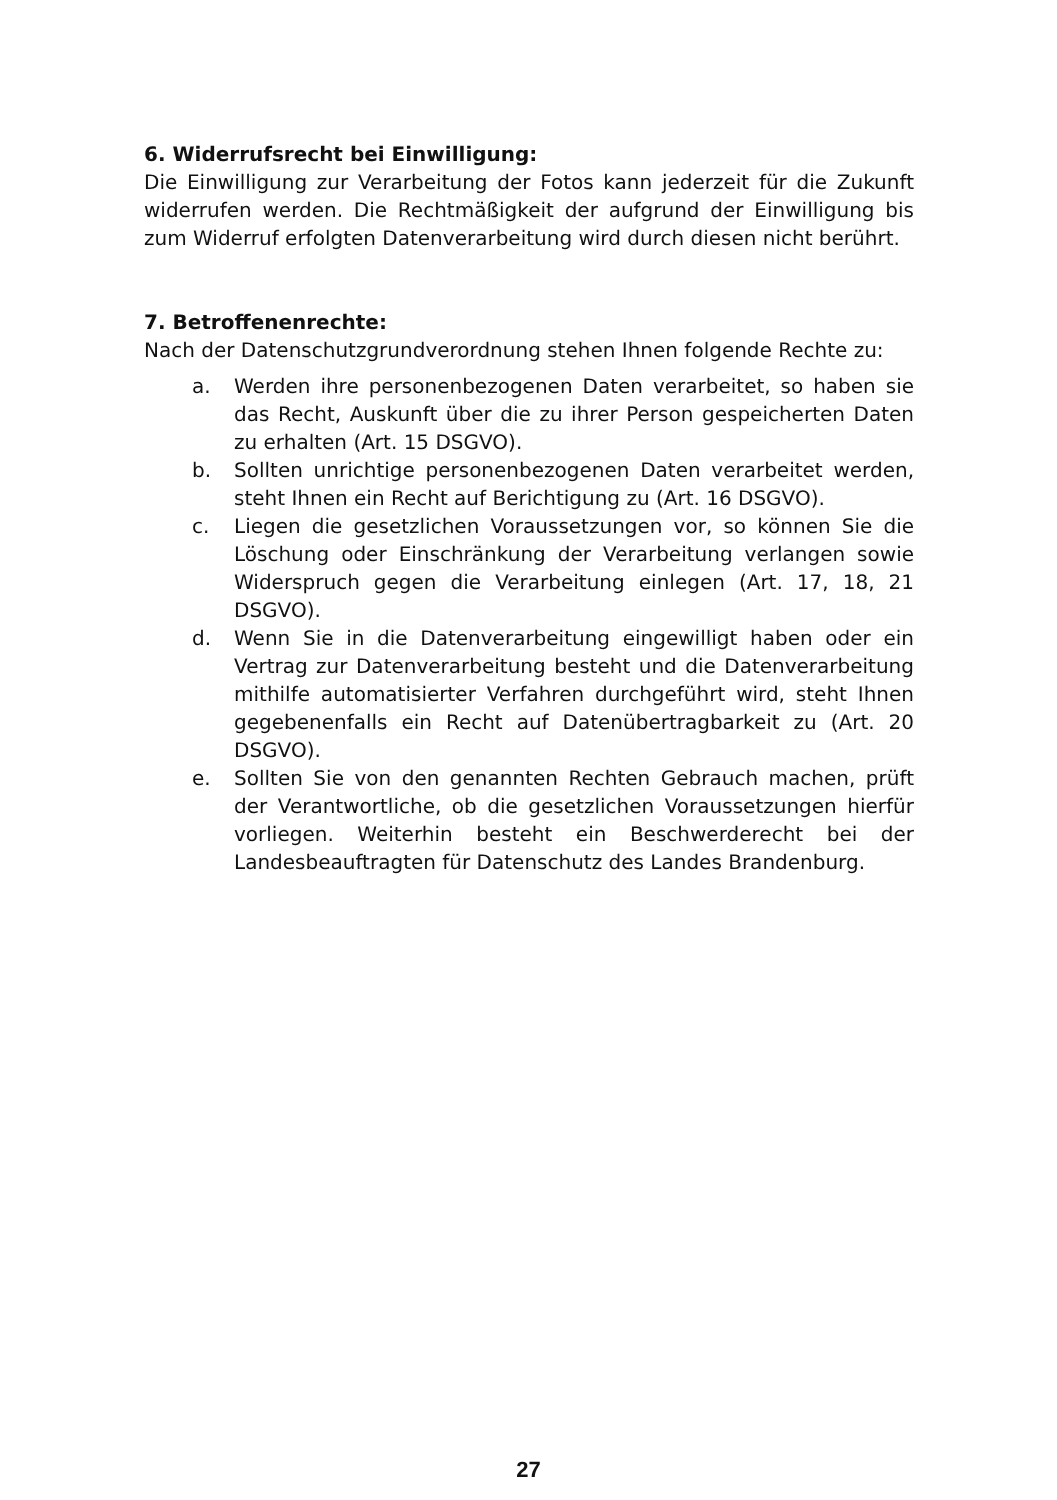6. Widerrufsrecht bei Einwilligung:
Die Einwilligung zur Verarbeitung der Fotos kann jederzeit für die Zukunft widerrufen werden. Die Rechtmäßigkeit der aufgrund der Einwilligung bis zum Widerruf erfolgten Datenverarbeitung wird durch diesen nicht berührt.
7. Betroffenenrechte:
Nach der Datenschutzgrundverordnung stehen Ihnen folgende Rechte zu:
a. Werden ihre personenbezogenen Daten verarbeitet, so haben sie das Recht, Auskunft über die zu ihrer Person gespeicherten Daten zu erhalten (Art. 15 DSGVO).
b. Sollten unrichtige personenbezogenen Daten verarbeitet werden, steht Ihnen ein Recht auf Berichtigung zu (Art. 16 DSGVO).
c. Liegen die gesetzlichen Voraussetzungen vor, so können Sie die Löschung oder Einschränkung der Verarbeitung verlangen sowie Widerspruch gegen die Verarbeitung einlegen (Art. 17, 18, 21 DSGVO).
d. Wenn Sie in die Datenverarbeitung eingewilligt haben oder ein Vertrag zur Datenverarbeitung besteht und die Datenverarbeitung mithilfe automatisierter Verfahren durchgeführt wird, steht Ihnen gegebenenfalls ein Recht auf Datenübertragbarkeit zu (Art. 20 DSGVO).
e. Sollten Sie von den genannten Rechten Gebrauch machen, prüft der Verantwortliche, ob die gesetzlichen Voraussetzungen hierfür vorliegen. Weiterhin besteht ein Beschwerderecht bei der Landesbeauftragten für Datenschutz des Landes Brandenburg.
27